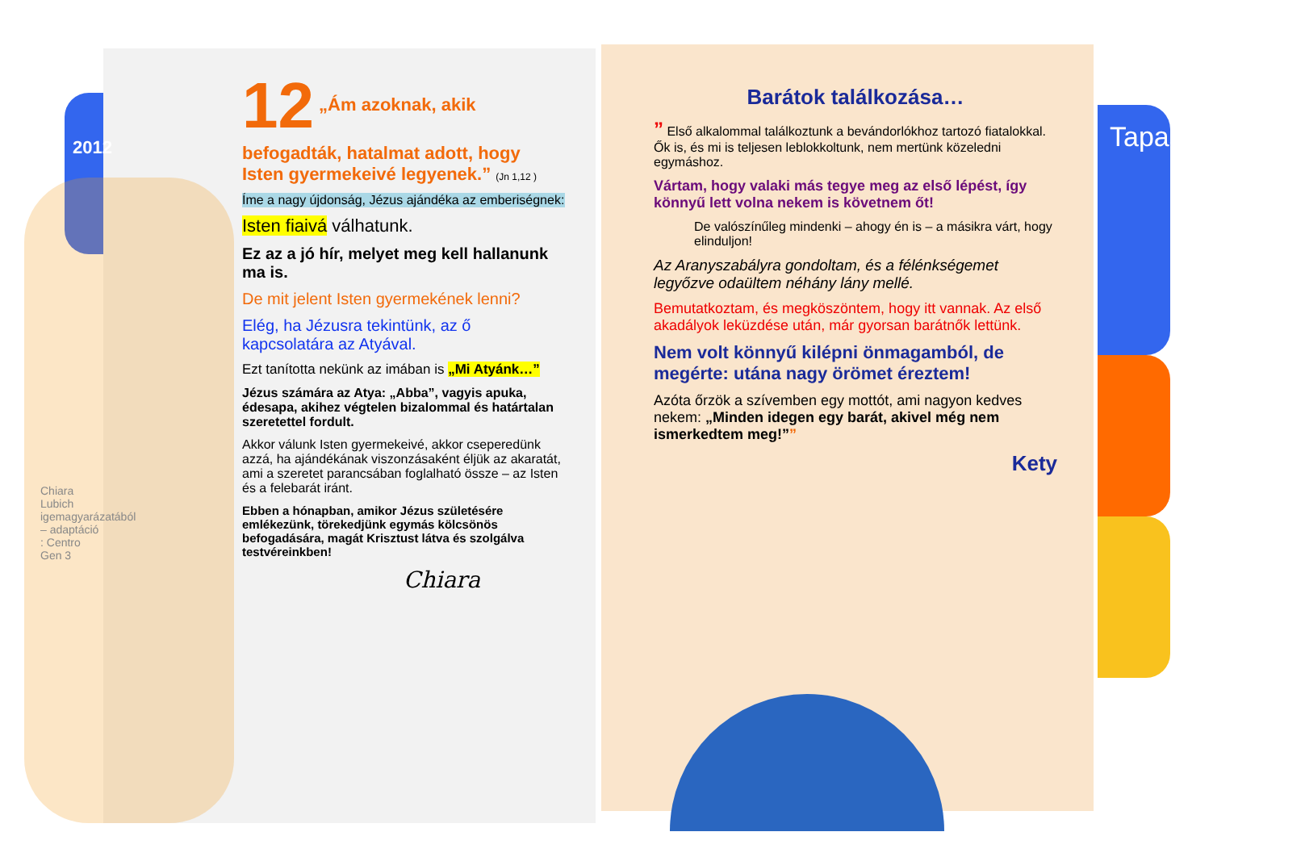2012
12 „Ám azoknak, akik befogadták, hatalmat adott, hogy Isten gyermekeivé legyenek.” (Jn 1,12 )
Íme a nagy újdonság, Jézus ajándéka az emberiségnek:
Isten fiaivá válhatunk.
Ez az a jó hír, melyet meg kell hallanunk ma is.
De mit jelent Isten gyermekének lenni?
Elég, ha Jézusra tekintünk, az ő kapcsolatára az Atyával.
Ezt tanította nekünk az imában is „Mi Atyánk…”
Jézus számára az Atya: „Abba”, vagyis apuka, édesapa, akihez végtelen bizalommal és határtalan szeretettel fordult.
Akkor válunk Isten gyermekeivé, akkor cseperedünk azzá, ha ajándékának viszonzásaként éljük az akaratát, ami a szeretet parancsában foglalható össze – az Isten és a felebarát iránt.
Ebben a hónapban, amikor Jézus születésére emlékezünk, törekedjünk egymás kölcsönös befogadására, magát Krisztust látva és szolgálva testvéreinkben!
Chiara
Chiara Lubich igemagyarázatából – adaptáció : Centro Gen 3
Barátok találkozása…
” Első alkalommal találkoztunk a bevándorlókhoz tartozó fiatalokkal. Ők is, és mi is teljesen leblokkoltunk, nem mertünk közeledni egymáshoz.
Vártam, hogy valaki más tegye meg az első lépést, így könnyű lett volna nekem is követnem őt!
De valószínűleg mindenki – ahogy én is – a másikra várt, hogy elinduljon!
Az Aranyszabályra gondoltam, és a félénkségemet legyőzve odaültem néhány lány mellé.
Bemutatkoztam, és megköszöntem, hogy itt vannak. Az első akadályok leküzdése után, már gyorsan barátnők lettünk.
Nem volt könnyű kilépni önmagamból, de megérte: utána nagy örömet éreztem!
Azóta őrzök a szívemben egy mottót, ami nagyon kedves nekem: „Minden idegen egy barát, akivel még nem ismerkedtem meg!””
Kety
Tapasztalatok…